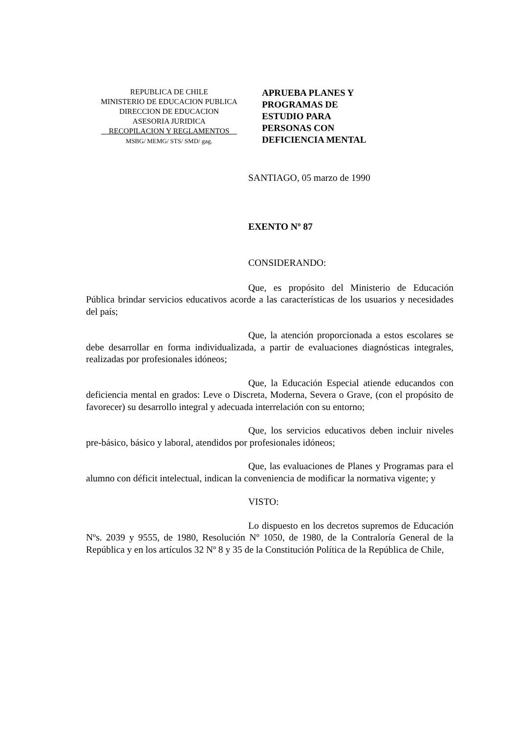REPUBLICA DE CHILE
MINISTERIO DE EDUCACION PUBLICA
DIRECCION DE EDUCACION
ASESORIA JURIDICA
__RECOPILACION Y REGLAMENTOS__
MSBG/ MEMG/ STS/ SMD/ gag.
APRUEBA PLANES Y
PROGRAMAS DE
ESTUDIO PARA
PERSONAS CON
DEFICIENCIA MENTAL
SANTIAGO, 05 marzo de 1990
EXENTO Nº 87
CONSIDERANDO:
Que, es propósito del Ministerio de Educación Pública brindar servicios educativos acorde a las características de los usuarios y necesidades del país;
Que, la atención proporcionada a estos escolares se debe desarrollar en forma individualizada, a partir de evaluaciones diagnósticas integrales, realizadas por profesionales idóneos;
Que, la Educación Especial atiende educandos con deficiencia mental en grados: Leve o Discreta, Moderna, Severa o Grave, (con el propósito de favorecer) su desarrollo integral y adecuada interrelación con su entorno;
Que, los servicios educativos deben incluir niveles pre-básico, básico y laboral, atendidos por profesionales idóneos;
Que, las evaluaciones de Planes y Programas para el alumno con déficit intelectual, indican la conveniencia de modificar la normativa vigente; y
VISTO:
Lo dispuesto en los decretos supremos de Educación Nºs. 2039 y 9555, de 1980, Resolución Nº 1050, de 1980, de la Contraloría General de la República y en los artículos 32 Nº 8 y 35 de la Constitución Política de la República de Chile,